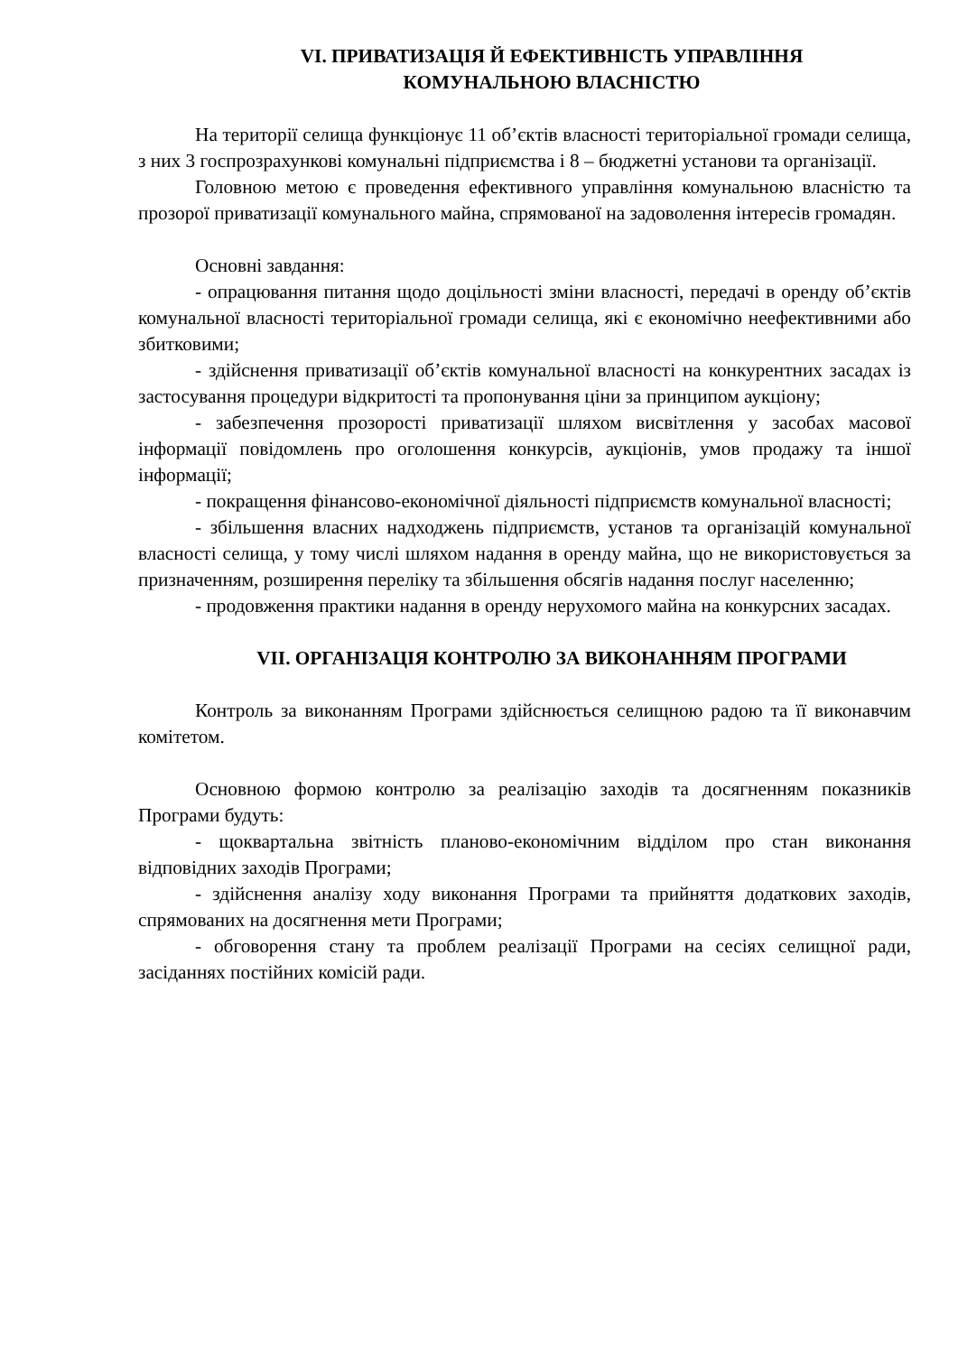VI. ПРИВАТИЗАЦІЯ Й ЕФЕКТИВНІСТЬ УПРАВЛІННЯ
КОМУНАЛЬНОЮ ВЛАСНІСТЮ
На території селища функціонує 11 об’єктів власності територіальної громади селища, з них 3 госпрозрахункові комунальні підприємства і 8 – бюджетні установи та організації.
Головною метою є проведення ефективного управління комунальною власністю та прозорої приватизації комунального майна, спрямованої на задоволення інтересів громадян.
Основні завдання:
- опрацювання питання щодо доцільності зміни власності, передачі в оренду об’єктів комунальної власності територіальної громади селища, які є економічно неефективними або збитковими;
- здійснення приватизації об’єктів комунальної власності на конкурентних засадах із застосування процедури відкритості та пропонування ціни за принципом аукціону;
- забезпечення прозорості приватизації шляхом висвітлення у засобах масової інформації повідомлень про оголошення конкурсів, аукціонів, умов продажу та іншої інформації;
- покращення фінансово-економічної діяльності підприємств комунальної власності;
- збільшення власних надходжень підприємств, установ та організацій комунальної власності селища, у тому числі шляхом надання в оренду майна, що не використовується за призначенням, розширення переліку та збільшення обсягів надання послуг населенню;
- продовження практики надання в оренду нерухомого майна на конкурсних засадах.
VII. ОРГАНІЗАЦІЯ КОНТРОЛЮ ЗА ВИКОНАННЯМ ПРОГРАМИ
Контроль за виконанням Програми здійснюється селищною радою та її виконавчим комітетом.
Основною формою контролю за реалізацію заходів та досягненням показників Програми будуть:
- щоквартальна звітність планово-економічним відділом про стан виконання відповідних заходів Програми;
- здійснення аналізу ходу виконання Програми та прийняття додаткових заходів, спрямованих на досягнення мети Програми;
- обговорення стану та проблем реалізації Програми на сесіях селищної ради, засіданнях постійних комісій ради.